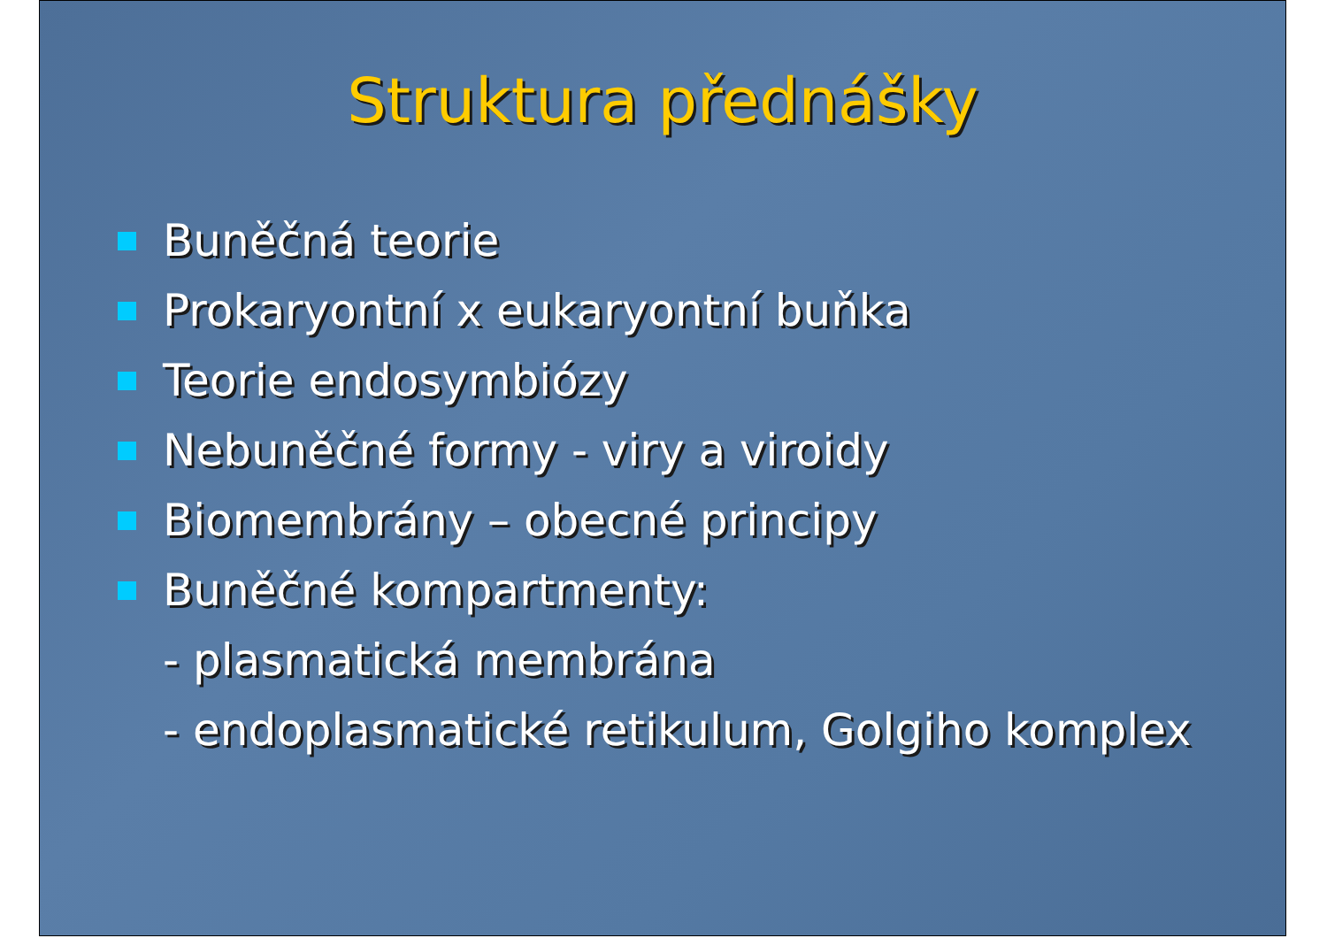Struktura přednášky
Buněčná teorie
Prokaryontní x eukaryontní buňka
Teorie endosymbiózy
Nebuněčné formy - viry a viroidy
Biomembrány – obecné principy
Buněčné kompartmenty:
- plasmatická membrána
- endoplasmatické retikulum, Golgiho komplex